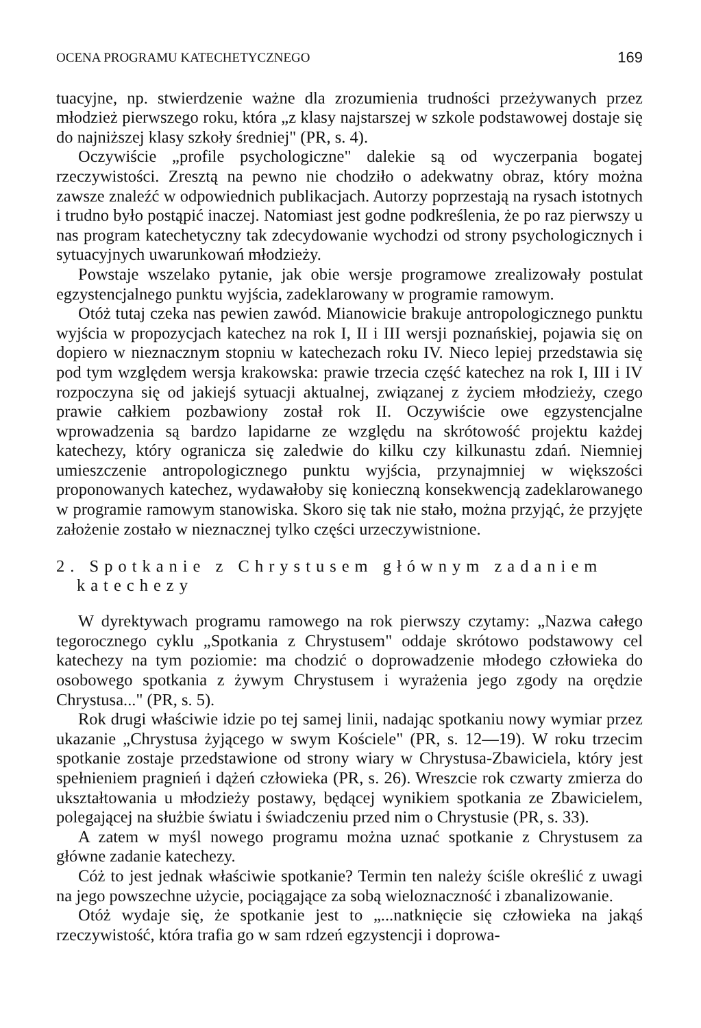OCENA PROGRAMU KATECHETYCZNEGO 169
tuacyjne, np. stwierdzenie ważne dla zrozumienia trudności przeżywanych przez młodzież pierwszego roku, która „z klasy najstarszej w szkole podstawowej dostaje się do najniższej klasy szkoły średniej" (PR, s. 4).
Oczywiście „profile psychologiczne" dalekie są od wyczerpania bogatej rzeczywistości. Zresztą na pewno nie chodziło o adekwatny obraz, który można zawsze znaleźć w odpowiednich publikacjach. Autorzy poprzestają na rysach istotnych i trudno było postąpić inaczej. Natomiast jest godne podkreślenia, że po raz pierwszy u nas program katechetyczny tak zdecydowanie wychodzi od strony psychologicznych i sytuacyjnych uwarunkowań młodzieży.
Powstaje wszelako pytanie, jak obie wersje programowe zrealizowały postulat egzystencjalnego punktu wyjścia, zadeklarowany w programie ramowym.
Otóż tutaj czeka nas pewien zawód. Mianowicie brakuje antropologicznego punktu wyjścia w propozycjach katechez na rok I, II i III wersji poznańskiej, pojawia się on dopiero w nieznacznym stopniu w katechezach roku IV. Nieco lepiej przedstawia się pod tym względem wersja krakowska: prawie trzecia część katechez na rok I, III i IV rozpoczyna się od jakiejś sytuacji aktualnej, związanej z życiem młodzieży, czego prawie całkiem pozbawiony został rok II. Oczywiście owe egzystencjalne wprowadzenia są bardzo lapidarne ze względu na skrótowość projektu każdej katechezy, który ogranicza się zaledwie do kilku czy kilkunastu zdań. Niemniej umieszczenie antropologicznego punktu wyjścia, przynajmniej w większości proponowanych katechez, wydawałoby się konieczną konsekwencją zadeklarowanego w programie ramowym stanowiska. Skoro się tak nie stało, można przyjąć, że przyjęte założenie zostało w nieznacznej tylko części urzeczywistnione.
2. Spotkanie z Chrystusem głównym zadaniem
katechezy
W dyrektywach programu ramowego na rok pierwszy czytamy: „Nazwa całego tegorocznego cyklu „Spotkania z Chrystusem" oddaje skrótowo podstawowy cel katechezy na tym poziomie: ma chodzić o doprowadzenie młodego człowieka do osobowego spotkania z żywym Chrystusem i wyrażenia jego zgody na orędzie Chrystusa..." (PR, s. 5).
Rok drugi właściwie idzie po tej samej linii, nadając spotkaniu nowy wymiar przez ukazanie „Chrystusa żyjącego w swym Kościele" (PR, s. 12—19). W roku trzecim spotkanie zostaje przedstawione od strony wiary w Chrystusa-Zbawiciela, który jest spełnieniem pragnień i dążeń człowieka (PR, s. 26). Wreszcie rok czwarty zmierza do ukształtowania u młodzieży postawy, będącej wynikiem spotkania ze Zbawicielem, polegającej na służbie światu i świadczeniu przed nim o Chrystusie (PR, s. 33).
A zatem w myśl nowego programu można uznać spotkanie z Chrystusem za główne zadanie katechezy.
Cóż to jest jednak właściwie spotkanie? Termin ten należy ściśle określić z uwagi na jego powszechne użycie, pociągające za sobą wieloznaczność i zbanalizowanie.
Otóż wydaje się, że spotkanie jest to „...natknięcie się człowieka na jakąś rzeczywistość, która trafia go w sam rdzeń egzystencji i doprowa-